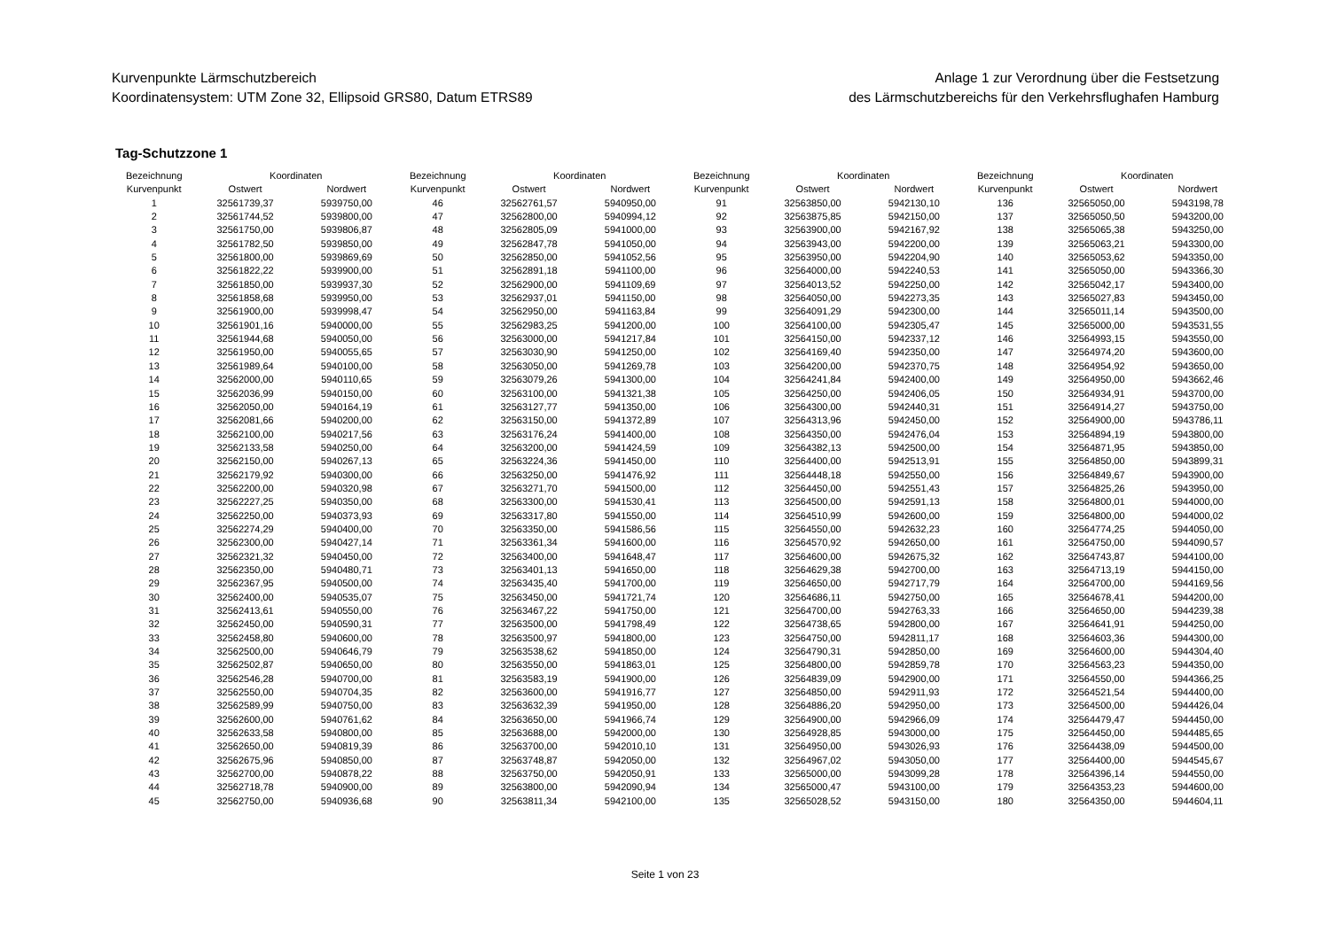Kurvenpunkte Lärmschutzbereich
Koordinatensystem: UTM Zone 32, Ellipsoid GRS80, Datum ETRS89
Anlage 1 zur Verordnung über die Festsetzung
des Lärmschutzbereichs für den Verkehrsflughafen Hamburg
Tag-Schutzzone 1
| Bezeichnung | Koordinaten | |
| --- | --- | --- |
| Kurvenpunkt | Ostwert | Nordwert |
| 1 | 32561739,37 | 5939750,00 |
| 2 | 32561744,52 | 5939800,00 |
| 3 | 32561750,00 | 5939806,87 |
| 4 | 32561782,50 | 5939850,00 |
| 5 | 32561800,00 | 5939869,69 |
| 6 | 32561822,22 | 5939900,00 |
| 7 | 32561850,00 | 5939937,30 |
| 8 | 32561858,68 | 5939950,00 |
| 9 | 32561900,00 | 5939998,47 |
| 10 | 32561901,16 | 5940000,00 |
| 11 | 32561944,68 | 5940050,00 |
| 12 | 32561950,00 | 5940055,65 |
| 13 | 32561989,64 | 5940100,00 |
| 14 | 32562000,00 | 5940110,65 |
| 15 | 32562036,99 | 5940150,00 |
| 16 | 32562050,00 | 5940164,19 |
| 17 | 32562081,66 | 5940200,00 |
| 18 | 32562100,00 | 5940217,56 |
| 19 | 32562133,58 | 5940250,00 |
| 20 | 32562150,00 | 5940267,13 |
| 21 | 32562179,92 | 5940300,00 |
| 22 | 32562200,00 | 5940320,98 |
| 23 | 32562227,25 | 5940350,00 |
| 24 | 32562250,00 | 5940373,93 |
| 25 | 32562274,29 | 5940400,00 |
| 26 | 32562300,00 | 5940427,14 |
| 27 | 32562321,32 | 5940450,00 |
| 28 | 32562350,00 | 5940480,71 |
| 29 | 32562367,95 | 5940500,00 |
| 30 | 32562400,00 | 5940535,07 |
| 31 | 32562413,61 | 5940550,00 |
| 32 | 32562450,00 | 5940590,31 |
| 33 | 32562458,80 | 5940600,00 |
| 34 | 32562500,00 | 5940646,79 |
| 35 | 32562502,87 | 5940650,00 |
| 36 | 32562546,28 | 5940700,00 |
| 37 | 32562550,00 | 5940704,35 |
| 38 | 32562589,99 | 5940750,00 |
| 39 | 32562600,00 | 5940761,62 |
| 40 | 32562633,58 | 5940800,00 |
| 41 | 32562650,00 | 5940819,39 |
| 42 | 32562675,96 | 5940850,00 |
| 43 | 32562700,00 | 5940878,22 |
| 44 | 32562718,78 | 5940900,00 |
| 45 | 32562750,00 | 5940936,68 |
| Bezeichnung | Koordinaten | |
| --- | --- | --- |
| Kurvenpunkt | Ostwert | Nordwert |
| 46 | 32562761,57 | 5940950,00 |
| 47 | 32562800,00 | 5940994,12 |
| 48 | 32562805,09 | 5941000,00 |
| 49 | 32562847,78 | 5941050,00 |
| 50 | 32562850,00 | 5941052,56 |
| 51 | 32562891,18 | 5941100,00 |
| 52 | 32562900,00 | 5941109,69 |
| 53 | 32562937,01 | 5941150,00 |
| 54 | 32562950,00 | 5941163,84 |
| 55 | 32562983,25 | 5941200,00 |
| 56 | 32563000,00 | 5941217,84 |
| 57 | 32563030,90 | 5941250,00 |
| 58 | 32563050,00 | 5941269,78 |
| 59 | 32563079,26 | 5941300,00 |
| 60 | 32563100,00 | 5941321,38 |
| 61 | 32563127,77 | 5941350,00 |
| 62 | 32563150,00 | 5941372,89 |
| 63 | 32563176,24 | 5941400,00 |
| 64 | 32563200,00 | 5941424,59 |
| 65 | 32563224,36 | 5941450,00 |
| 66 | 32563250,00 | 5941476,92 |
| 67 | 32563271,70 | 5941500,00 |
| 68 | 32563300,00 | 5941530,41 |
| 69 | 32563317,80 | 5941550,00 |
| 70 | 32563350,00 | 5941586,56 |
| 71 | 32563361,34 | 5941600,00 |
| 72 | 32563400,00 | 5941648,47 |
| 73 | 32563401,13 | 5941650,00 |
| 74 | 32563435,40 | 5941700,00 |
| 75 | 32563450,00 | 5941721,74 |
| 76 | 32563467,22 | 5941750,00 |
| 77 | 32563500,00 | 5941798,49 |
| 78 | 32563500,97 | 5941800,00 |
| 79 | 32563538,62 | 5941850,00 |
| 80 | 32563550,00 | 5941863,01 |
| 81 | 32563583,19 | 5941900,00 |
| 82 | 32563600,00 | 5941916,77 |
| 83 | 32563632,39 | 5941950,00 |
| 84 | 32563650,00 | 5941966,74 |
| 85 | 32563688,00 | 5942000,00 |
| 86 | 32563700,00 | 5942010,10 |
| 87 | 32563748,87 | 5942050,00 |
| 88 | 32563750,00 | 5942050,91 |
| 89 | 32563800,00 | 5942090,94 |
| 90 | 32563811,34 | 5942100,00 |
| Bezeichnung | Koordinaten | |
| --- | --- | --- |
| Kurvenpunkt | Ostwert | Nordwert |
| 91 | 32563850,00 | 5942130,10 |
| 92 | 32563875,85 | 5942150,00 |
| 93 | 32563900,00 | 5942167,92 |
| 94 | 32563943,00 | 5942200,00 |
| 95 | 32563950,00 | 5942204,90 |
| 96 | 32564000,00 | 5942240,53 |
| 97 | 32564013,52 | 5942250,00 |
| 98 | 32564050,00 | 5942273,35 |
| 99 | 32564091,29 | 5942300,00 |
| 100 | 32564100,00 | 5942305,47 |
| 101 | 32564150,00 | 5942337,12 |
| 102 | 32564169,40 | 5942350,00 |
| 103 | 32564200,00 | 5942370,75 |
| 104 | 32564241,84 | 5942400,00 |
| 105 | 32564250,00 | 5942406,05 |
| 106 | 32564300,00 | 5942440,31 |
| 107 | 32564313,96 | 5942450,00 |
| 108 | 32564350,00 | 5942476,04 |
| 109 | 32564382,13 | 5942500,00 |
| 110 | 32564400,00 | 5942513,91 |
| 111 | 32564448,18 | 5942550,00 |
| 112 | 32564450,00 | 5942551,43 |
| 113 | 32564500,00 | 5942591,13 |
| 114 | 32564510,99 | 5942600,00 |
| 115 | 32564550,00 | 5942632,23 |
| 116 | 32564570,92 | 5942650,00 |
| 117 | 32564600,00 | 5942675,32 |
| 118 | 32564629,38 | 5942700,00 |
| 119 | 32564650,00 | 5942717,79 |
| 120 | 32564686,11 | 5942750,00 |
| 121 | 32564700,00 | 5942763,33 |
| 122 | 32564738,65 | 5942800,00 |
| 123 | 32564750,00 | 5942811,17 |
| 124 | 32564790,31 | 5942850,00 |
| 125 | 32564800,00 | 5942859,78 |
| 126 | 32564839,09 | 5942900,00 |
| 127 | 32564850,00 | 5942911,93 |
| 128 | 32564886,20 | 5942950,00 |
| 129 | 32564900,00 | 5942966,09 |
| 130 | 32564928,85 | 5943000,00 |
| 131 | 32564950,00 | 5943026,93 |
| 132 | 32564967,02 | 5943050,00 |
| 133 | 32565000,00 | 5943099,28 |
| 134 | 32565000,47 | 5943100,00 |
| 135 | 32565028,52 | 5943150,00 |
| Bezeichnung | Koordinaten | |
| --- | --- | --- |
| Kurvenpunkt | Ostwert | Nordwert |
| 136 | 32565050,00 | 5943198,78 |
| 137 | 32565050,50 | 5943200,00 |
| 138 | 32565065,38 | 5943250,00 |
| 139 | 32565063,21 | 5943300,00 |
| 140 | 32565053,62 | 5943350,00 |
| 141 | 32565050,00 | 5943366,30 |
| 142 | 32565042,17 | 5943400,00 |
| 143 | 32565027,83 | 5943450,00 |
| 144 | 32565011,14 | 5943500,00 |
| 145 | 32565000,00 | 5943531,55 |
| 146 | 32564993,15 | 5943550,00 |
| 147 | 32564974,20 | 5943600,00 |
| 148 | 32564954,92 | 5943650,00 |
| 149 | 32564950,00 | 5943662,46 |
| 150 | 32564934,91 | 5943700,00 |
| 151 | 32564914,27 | 5943750,00 |
| 152 | 32564900,00 | 5943786,11 |
| 153 | 32564894,19 | 5943800,00 |
| 154 | 32564871,95 | 5943850,00 |
| 155 | 32564850,00 | 5943899,31 |
| 156 | 32564849,67 | 5943900,00 |
| 157 | 32564825,26 | 5943950,00 |
| 158 | 32564800,01 | 5944000,00 |
| 159 | 32564800,00 | 5944000,02 |
| 160 | 32564774,25 | 5944050,00 |
| 161 | 32564750,00 | 5944090,57 |
| 162 | 32564743,87 | 5944100,00 |
| 163 | 32564713,19 | 5944150,00 |
| 164 | 32564700,00 | 5944169,56 |
| 165 | 32564678,41 | 5944200,00 |
| 166 | 32564650,00 | 5944239,38 |
| 167 | 32564641,91 | 5944250,00 |
| 168 | 32564603,36 | 5944300,00 |
| 169 | 32564600,00 | 5944304,40 |
| 170 | 32564563,23 | 5944350,00 |
| 171 | 32564550,00 | 5944366,25 |
| 172 | 32564521,54 | 5944400,00 |
| 173 | 32564500,00 | 5944426,04 |
| 174 | 32564479,47 | 5944450,00 |
| 175 | 32564450,00 | 5944485,65 |
| 176 | 32564438,09 | 5944500,00 |
| 177 | 32564400,00 | 5944545,67 |
| 178 | 32564396,14 | 5944550,00 |
| 179 | 32564353,23 | 5944600,00 |
| 180 | 32564350,00 | 5944604,11 |
Seite 1 von 23